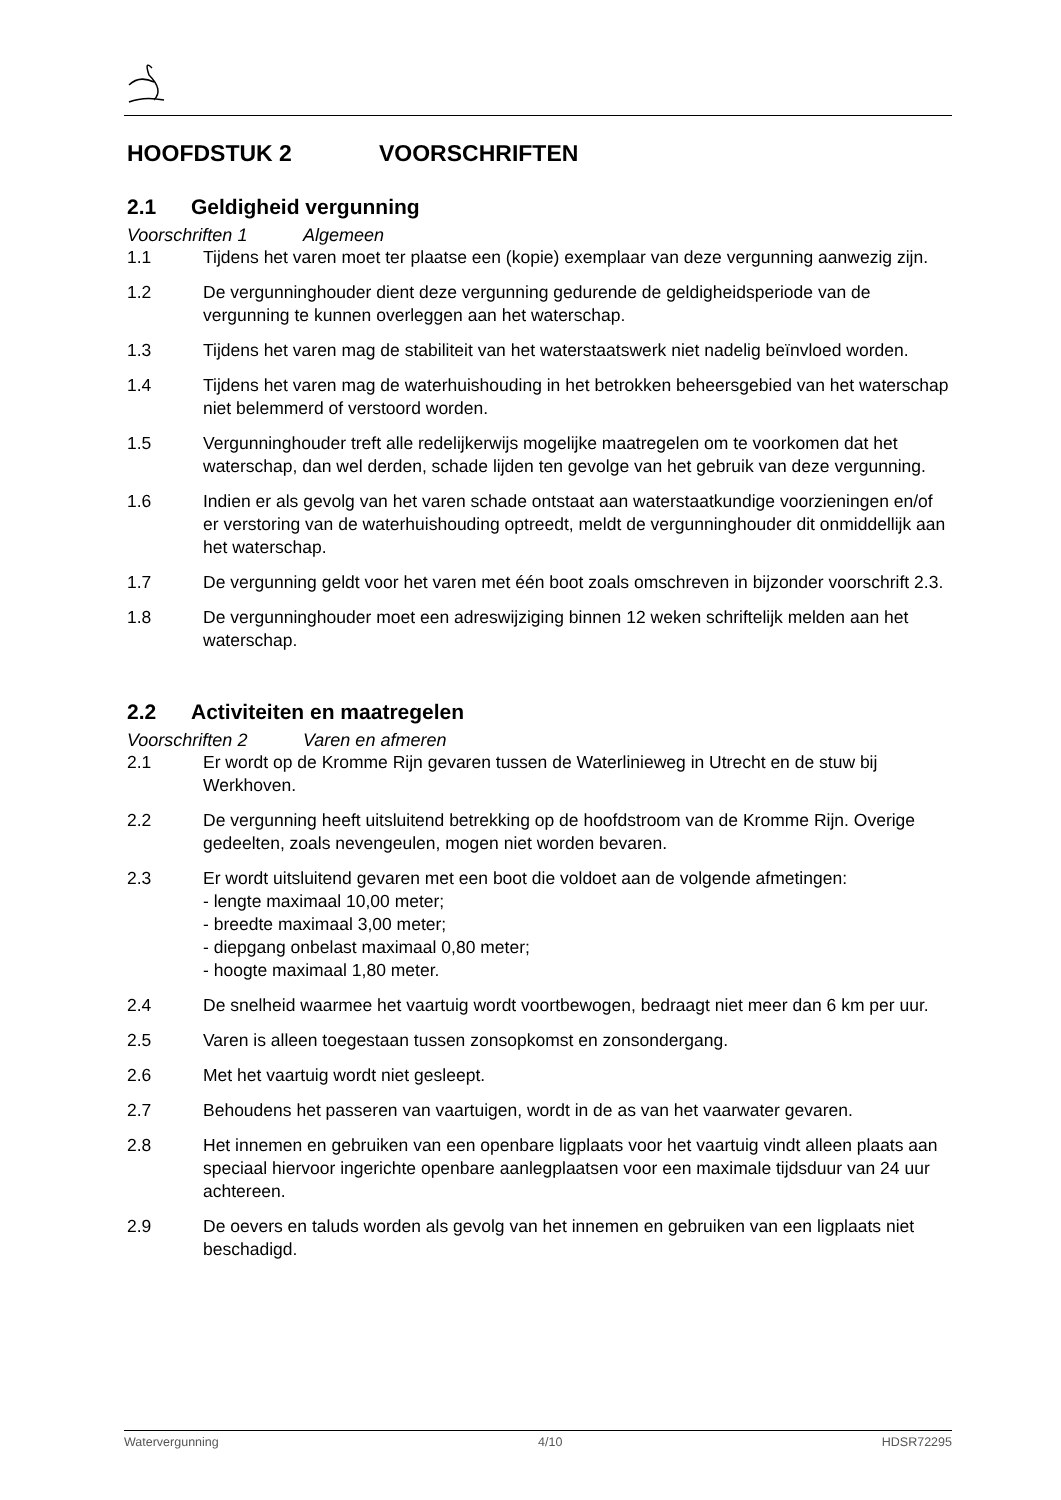HOOFDSTUK 2 VOORSCHRIFTEN
2.1 Geldigheid vergunning
Voorschriften 1 Algemeen
1.1 Tijdens het varen moet ter plaatse een (kopie) exemplaar van deze vergunning aanwezig zijn.
1.2 De vergunninghouder dient deze vergunning gedurende de geldigheidsperiode van de vergunning te kunnen overleggen aan het waterschap.
1.3 Tijdens het varen mag de stabiliteit van het waterstaatswerk niet nadelig beïnvloed worden.
1.4 Tijdens het varen mag de waterhuishouding in het betrokken beheersgebied van het waterschap niet belemmerd of verstoord worden.
1.5 Vergunninghouder treft alle redelijkerwijs mogelijke maatregelen om te voorkomen dat het waterschap, dan wel derden, schade lijden ten gevolge van het gebruik van deze vergunning.
1.6 Indien er als gevolg van het varen schade ontstaat aan waterstaatkundige voorzieningen en/of er verstoring van de waterhuishouding optreedt, meldt de vergunninghouder dit onmiddellijk aan het waterschap.
1.7 De vergunning geldt voor het varen met één boot zoals omschreven in bijzonder voorschrift 2.3.
1.8 De vergunninghouder moet een adreswijziging binnen 12 weken schriftelijk melden aan het waterschap.
2.2 Activiteiten en maatregelen
Voorschriften 2 Varen en afmeren
2.1 Er wordt op de Kromme Rijn gevaren tussen de Waterlinieweg in Utrecht en de stuw bij Werkhoven.
2.2 De vergunning heeft uitsluitend betrekking op de hoofdstroom van de Kromme Rijn. Overige gedeelten, zoals nevengeulen, mogen niet worden bevaren.
2.3 Er wordt uitsluitend gevaren met een boot die voldoet aan de volgende afmetingen:
- lengte maximaal 10,00 meter;
- breedte maximaal 3,00 meter;
- diepgang onbelast maximaal 0,80 meter;
- hoogte maximaal 1,80 meter.
2.4 De snelheid waarmee het vaartuig wordt voortbewogen, bedraagt niet meer dan 6 km per uur.
2.5 Varen is alleen toegestaan tussen zonsopkomst en zonsondergang.
2.6 Met het vaartuig wordt niet gesleept.
2.7 Behoudens het passeren van vaartuigen, wordt in de as van het vaarwater gevaren.
2.8 Het innemen en gebruiken van een openbare ligplaats voor het vaartuig vindt alleen plaats aan speciaal hiervoor ingerichte openbare aanlegplaatsen voor een maximale tijdsduur van 24 uur achtereen.
2.9 De oevers en taluds worden als gevolg van het innemen en gebruiken van een ligplaats niet beschadigd.
Watervergunning 4/10 HDSR72295